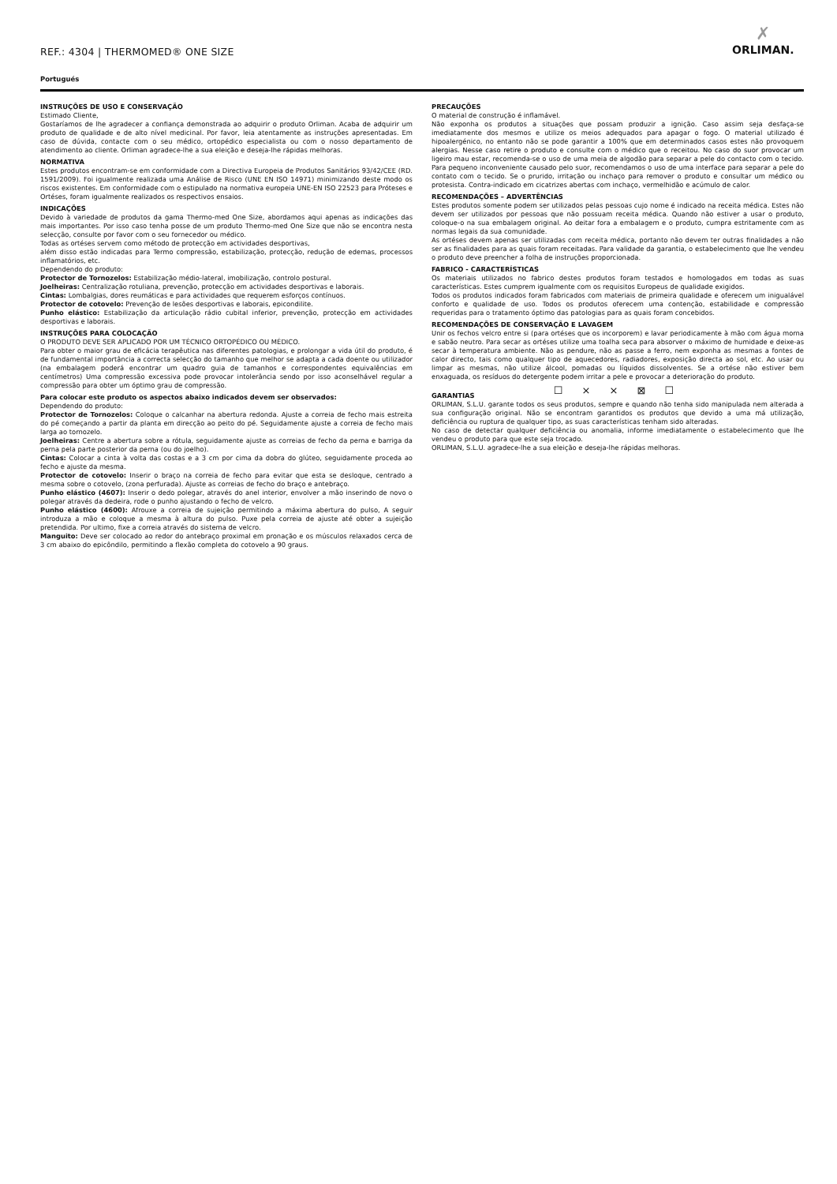REF.: 4304 | THERMOMED® ONE SIZE
✗
ORLIMAN.
Portugués
INSTRUÇÕES DE USO E CONSERVAÇÃO
Estimado Cliente,
Gostaríamos de lhe agradecer a confiança demonstrada ao adquirir o produto Orliman. Acaba de adquirir um produto de qualidade e de alto nível medicinal. Por favor, leia atentamente as instruções apresentadas. Em caso de dúvida, contacte com o seu médico, ortopédico especialista ou com o nosso departamento de atendimento ao cliente. Orliman agradece-lhe a sua eleição e deseja-lhe rápidas melhoras.
NORMATIVA
Estes produtos encontram-se em conformidade com a Directiva Europeia de Produtos Sanitários 93/42/CEE (RD. 1591/2009). Foi igualmente realizada uma Análise de Risco (UNE EN ISO 14971) minimizando deste modo os riscos existentes. Em conformidade com o estipulado na normativa europeia UNE-EN ISO 22523 para Próteses e Ortéses, foram igualmente realizados os respectivos ensaios.
INDICAÇÕES
Devido à variedade de produtos da gama Thermo-med One Size, abordamos aqui apenas as indicações das mais importantes. Por isso caso tenha posse de um produto Thermo-med One Size que não se encontra nesta selecção, consulte por favor com o seu fornecedor ou médico.
Todas as ortéses servem como método de protecção em actividades desportivas,
além disso estão indicadas para Termo compressão, estabilização, protecção, redução de edemas, processos inflamatórios, etc.
Dependendo do produto:
Protector de Tornozelos: Estabilização médio-lateral, imobilização, controlo postural.
Joelheiras: Centralização rotuliana, prevenção, protecção em actividades desportivas e laborais.
Cintas: Lombalgias, dores reumáticas e para actividades que requerem esforços contínuos.
Protector de cotovelo: Prevenção de lesões desportivas e laborais, epicondilite.
Punho elástico: Estabilização da articulação rádio cubital inferior, prevenção, protecção em actividades desportivas e laborais.
INSTRUÇÕES PARA COLOCAÇÃO
O PRODUTO DEVE SER APLICADO POR UM TÉCNICO ORTOPÉDICO OU MÉDICO.
Para obter o maior grau de eficácia terapêutica nas diferentes patologias, e prolongar a vida útil do produto, é de fundamental importância a correcta selecção do tamanho que melhor se adapta a cada doente ou utilizador (na embalagem poderá encontrar um quadro guia de tamanhos e correspondentes equivalências em centímetros) Uma compressão excessiva pode provocar intolerância sendo por isso aconselhável regular a compressão para obter um óptimo grau de compressão.
Para colocar este produto os aspectos abaixo indicados devem ser observados:
Dependendo do produto:
Protector de Tornozelos: Coloque o calcanhar na abertura redonda. Ajuste a correia de fecho mais estreita do pé começando a partir da planta em direcção ao peito do pé. Seguidamente ajuste a correia de fecho mais larga ao tornozelo.
Joelheiras: Centre a abertura sobre a rótula, seguidamente ajuste as correias de fecho da perna e barriga da perna pela parte posterior da perna (ou do joelho).
Cintas: Colocar a cinta à volta das costas e a 3 cm por cima da dobra do glúteo, seguidamente proceda ao fecho e ajuste da mesma.
Protector de cotovelo: Inserir o braço na correia de fecho para evitar que esta se desloque, centrado a mesma sobre o cotovelo, (zona perfurada). Ajuste as correias de fecho do braço e antebraço.
Punho elástico (4607): Inserir o dedo polegar, através do anel interior, envolver a mão inserindo de novo o polegar através da dedeira, rode o punho ajustando o fecho de velcro.
Punho elástico (4600): Afrouxe a correia de sujeição permitindo a máxima abertura do pulso, A seguir introduza a mão e coloque a mesma à altura do pulso. Puxe pela correia de ajuste até obter a sujeição pretendida. Por ultimo, fixe a correia através do sistema de velcro.
Manguito: Deve ser colocado ao redor do antebraço proximal em pronação e os músculos relaxados cerca de 3 cm abaixo do epicôndilo, permitindo a flexão completa do cotovelo a 90 graus.
PRECAUÇÕES
O material de construção é inflamável.
Não exponha os produtos a situações que possam produzir a ignição. Caso assim seja desfaça-se imediatamente dos mesmos e utilize os meios adequados para apagar o fogo. O material utilizado é hipoalergénico, no entanto não se pode garantir a 100% que em determinados casos estes não provoquem alergias. Nesse caso retire o produto e consulte com o médico que o receitou. No caso do suor provocar um ligeiro mau estar, recomenda-se o uso de uma meia de algodão para separar a pele do contacto com o tecido. Para pequeno inconveniente causado pelo suor, recomendamos o uso de uma interface para separar a pele do contato com o tecido. Se o prurido, irritação ou inchaço para remover o produto e consultar um médico ou protesista. Contra-indicado em cicatrizes abertas com inchaço, vermelhidão e acúmulo de calor.
RECOMENDAÇÕES – ADVERTÊNCIAS
Estes produtos somente podem ser utilizados pelas pessoas cujo nome é indicado na receita médica. Estes não devem ser utilizados por pessoas que não possuam receita médica. Quando não estiver a usar o produto, coloque-o na sua embalagem original. Ao deitar fora a embalagem e o produto, cumpra estritamente com as normas legais da sua comunidade.
As ortéses devem apenas ser utilizadas com receita médica, portanto não devem ter outras finalidades a não ser as finalidades para as quais foram receitadas. Para validade da garantia, o estabelecimento que lhe vendeu o produto deve preencher a folha de instruções proporcionada.
FABRICO - CARACTERÍSTICAS
Os materiais utilizados no fabrico destes produtos foram testados e homologados em todas as suas características. Estes cumprem igualmente com os requisitos Europeus de qualidade exigidos.
Todos os produtos indicados foram fabricados com materiais de primeira qualidade e oferecem um inigualável conforto e qualidade de uso. Todos os produtos oferecem uma contenção, estabilidade e compressão requeridas para o tratamento óptimo das patologias para as quais foram concebidos.
RECOMENDAÇÕES DE CONSERVAÇÃO E LAVAGEM
Unir os fechos velcro entre si (para ortéses que os incorporem) e lavar periodicamente à mão com água morna e sabão neutro. Para secar as ortéses utilize uma toalha seca para absorver o máximo de humidade e deixe-as secar à temperatura ambiente. Não as pendure, não as passe a ferro, nem exponha as mesmas a fontes de calor directo, tais como qualquer tipo de aquecedores, radiadores, exposição directa ao sol, etc. Ao usar ou limpar as mesmas, não utilize álcool, pomadas ou líquidos dissolventes. Se a ortése não estiver bem enxaguada, os resíduos do detergente podem irritar a pele e provocar a deterioração do produto.
☐ ⨯ ⨯ ⊠ ☐
GARANTIAS
ORLIMAN, S.L.U. garante todos os seus produtos, sempre e quando não tenha sido manipulada nem alterada a sua configuração original. Não se encontram garantidos os produtos que devido a uma má utilização, deficiência ou ruptura de qualquer tipo, as suas características tenham sido alteradas.
No caso de detectar qualquer deficiência ou anomalia, informe imediatamente o estabelecimento que lhe vendeu o produto para que este seja trocado.
ORLIMAN, S.L.U. agradece-lhe a sua eleição e deseja-lhe rápidas melhoras.